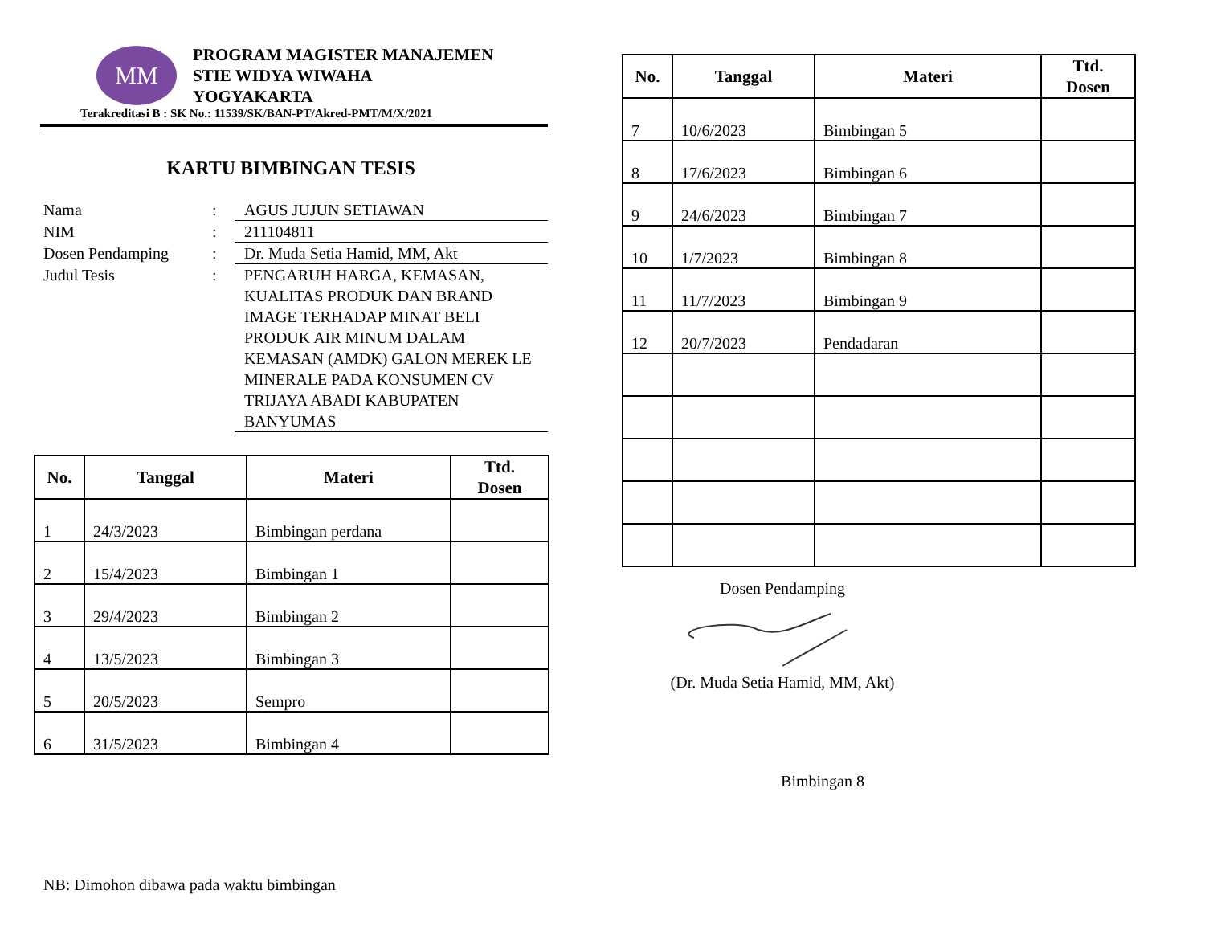MM
PROGRAM MAGISTER MANAJEMEN
STIE WIDYA WIWAHA
YOGYAKARTA
Terakreditasi B : SK No.: 11539/SK/BAN-PT/Akred-PMT/M/X/2021
KARTU BIMBINGAN TESIS
Nama : AGUS JUJUN SETIAWAN
NIM : 211104811
Dosen Pendamping : Dr. Muda Setia Hamid, MM, Akt
Judul Tesis : PENGARUH HARGA, KEMASAN, KUALITAS PRODUK DAN BRAND IMAGE TERHADAP MINAT BELI PRODUK AIR MINUM DALAM KEMASAN (AMDK) GALON MEREK LE MINERALE PADA KONSUMEN CV TRIJAYA ABADI KABUPATEN BANYUMAS
| No. | Tanggal | Materi | Ttd. Dosen |
| --- | --- | --- | --- |
| 1 | 24/3/2023 | Bimbingan perdana | |
| 2 | 15/4/2023 | Bimbingan 1 | |
| 3 | 29/4/2023 | Bimbingan 2 | |
| 4 | 13/5/2023 | Bimbingan 3 | |
| 5 | 20/5/2023 | Sempro | |
| 6 | 31/5/2023 | Bimbingan 4 | |
NB: Dimohon dibawa pada waktu bimbingan
| No. | Tanggal | Materi | Ttd. Dosen |
| --- | --- | --- | --- |
| 7 | 10/6/2023 | Bimbingan 5 | |
| 8 | 17/6/2023 | Bimbingan 6 | |
| 9 | 24/6/2023 | Bimbingan 7 | |
| 10 | 1/7/2023 | Bimbingan 8 | |
| 11 | 11/7/2023 | Bimbingan 9 | |
| 12 | 20/7/2023 | Pendadaran | |
Dosen Pendamping
(Dr. Muda Setia Hamid, MM, Akt)
Bimbingan 8